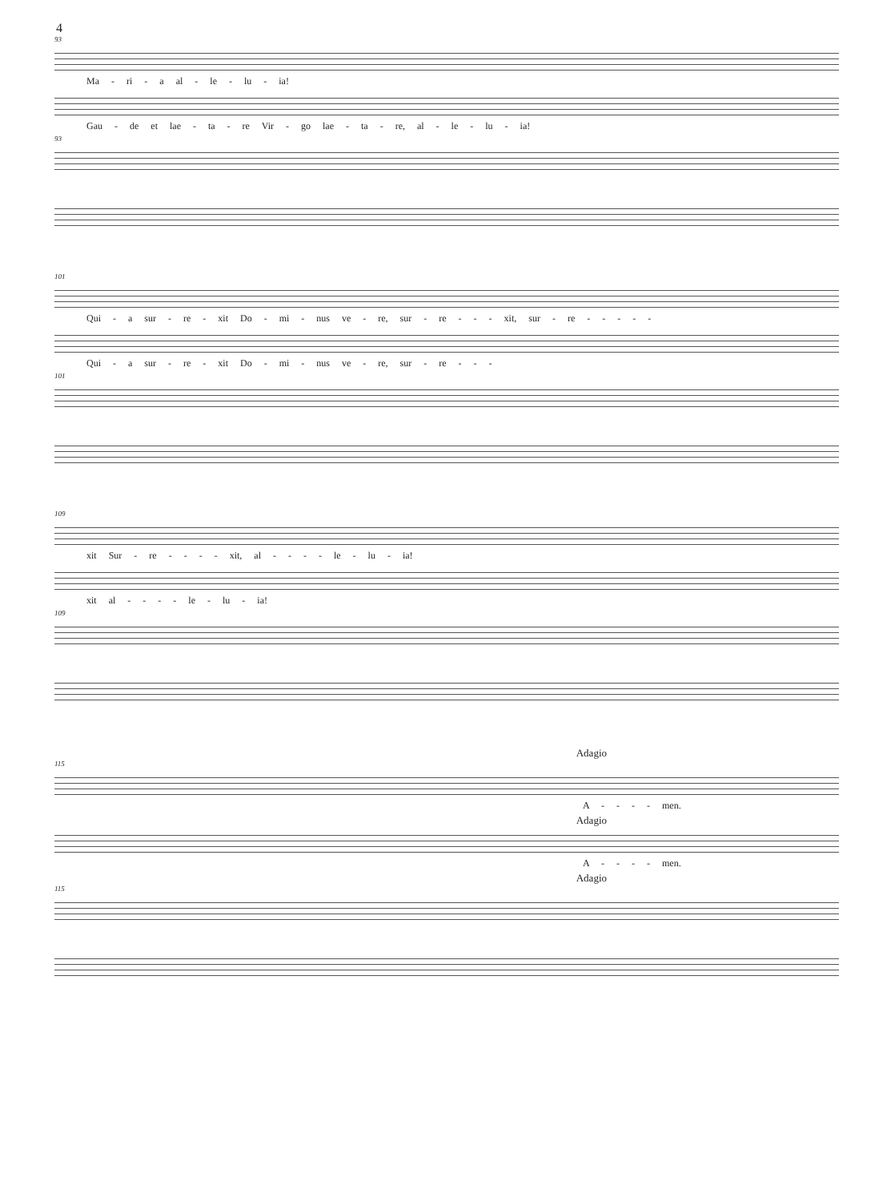4
93
Ma - ri - a al - le - lu - ia!
Gau - de et lae - ta - re Vir - go lae - ta - re, al - le - lu - ia!
93
101
Qui - a sur - re - xit Do - mi - nus ve - re, sur - re - - - xit, sur - re - - - - -
Qui - a sur - re - xit Do - mi - nus ve - re, sur - re - - -
101
109
xit Sur - re - - - - xit, al - - - - le - lu - ia!
xit al - - - - le - lu - ia!
109
Adagio
115
A - - - - men.
Adagio
A - - - - men.
Adagio
115